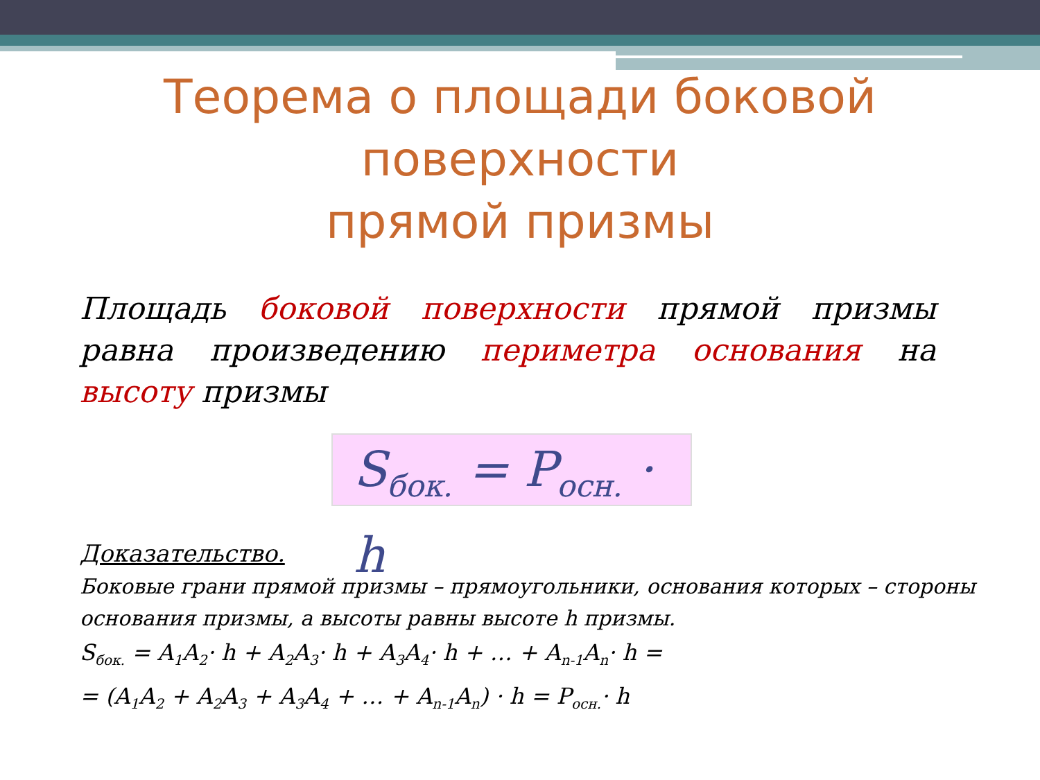Теорема о площади боковой поверхности
прямой призмы
Площадь боковой поверхности прямой призмы равна произведению периметра основания на высоту призмы
S<sub>бок.</sub> = P<sub>осн.</sub> · h
Доказательство.
Боковые грани прямой призмы – прямоугольники, основания которых – стороны основания призмы, а высоты равны высоте h призмы.
S<sub>бок.</sub> = A<sub>1</sub>A<sub>2</sub>· h + A<sub>2</sub>A<sub>3</sub>· h + A<sub>3</sub>A<sub>4</sub>· h + … + A<sub>n-1</sub>A<sub>n</sub>· h =
= (A<sub>1</sub>A<sub>2</sub> + A<sub>2</sub>A<sub>3</sub> + A<sub>3</sub>A<sub>4</sub> + … + A<sub>n-1</sub>A<sub>n</sub>) · h = P<sub>осн.</sub>· h